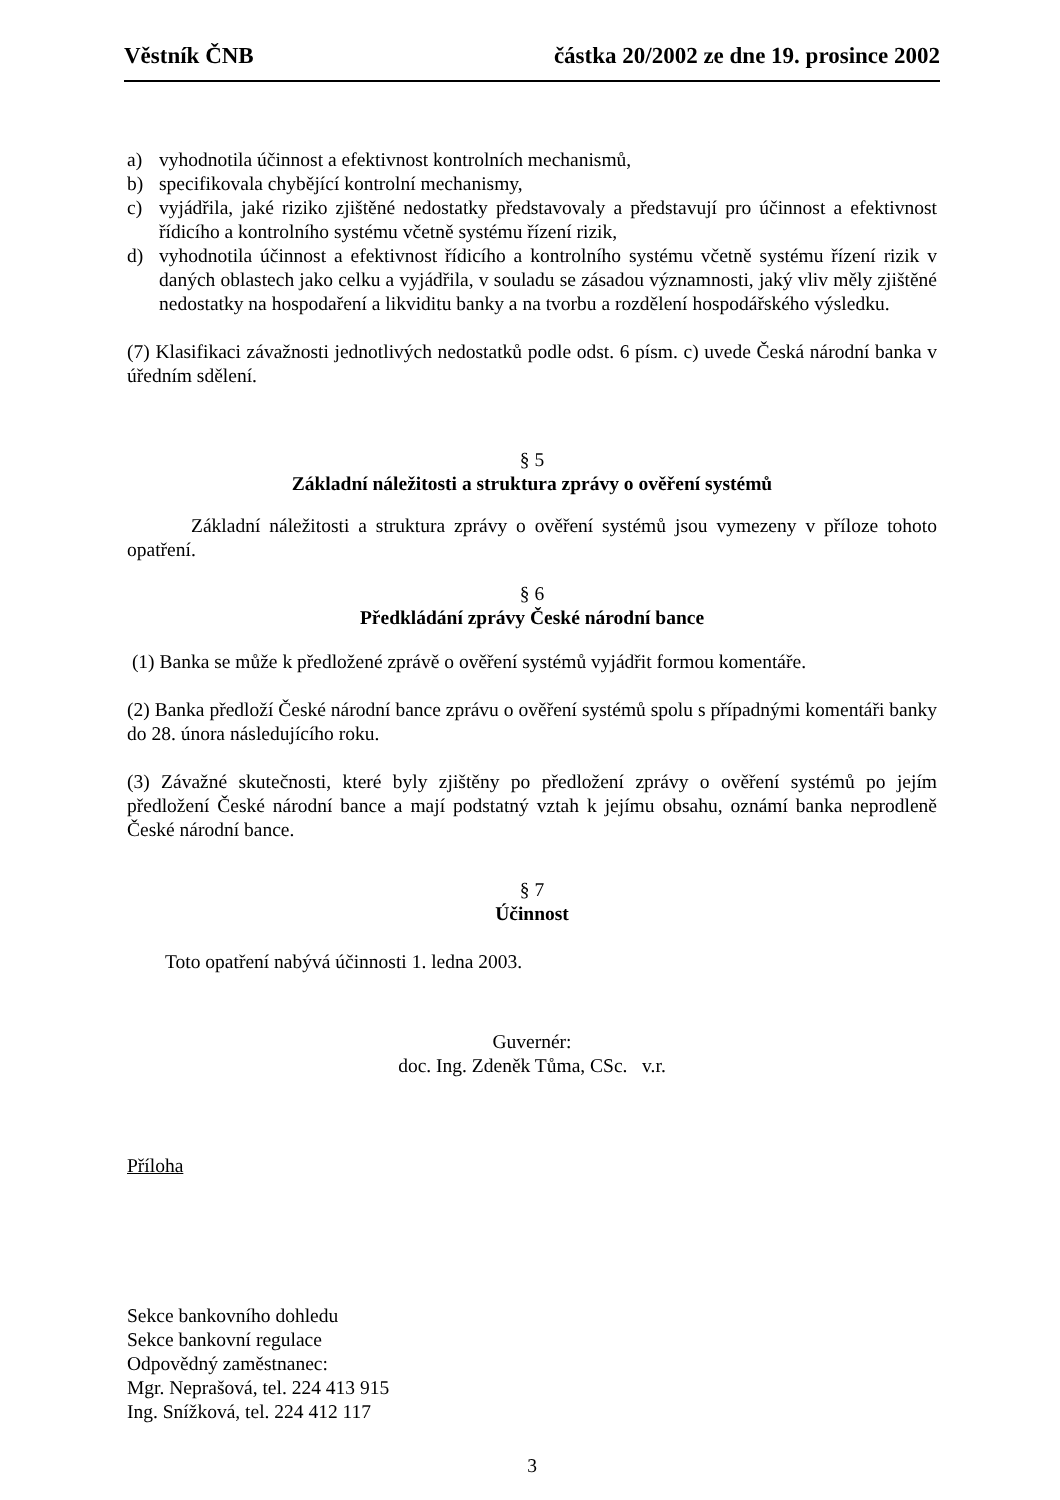Věstník ČNB částka 20/2002 ze dne 19. prosince 2002
a) vyhodnotila účinnost a efektivnost kontrolních mechanismů,
b) specifikovala chybějící kontrolní mechanismy,
c) vyjádřila, jaké riziko zjištěné nedostatky představovaly a představují pro účinnost a efektivnost řídicího a kontrolního systému včetně systému řízení rizik,
d) vyhodnotila účinnost a efektivnost řídicího a kontrolního systému včetně systému řízení rizik v daných oblastech jako celku a vyjádřila, v souladu se zásadou významnosti, jaký vliv měly zjištěné nedostatky na hospodaření a likviditu banky a na tvorbu a rozdělení hospodářského výsledku.
(7) Klasifikaci závažnosti jednotlivých nedostatků podle odst. 6 písm. c) uvede Česká národní banka v úředním sdělení.
§ 5
Základní náležitosti a struktura zprávy o ověření systémů
Základní náležitosti a struktura zprávy o ověření systémů jsou vymezeny v příloze tohoto opatření.
§ 6
Předkládání zprávy České národní bance
(1) Banka se může k předložené zprávě o ověření systémů vyjádřit formou komentáře.
(2) Banka předloží České národní bance zprávu o ověření systémů spolu s případnými komentáři banky do 28. února následujícího roku.
(3) Závažné skutečnosti, které byly zjištěny po předložení zprávy o ověření systémů po jejím předložení České národní bance a mají podstatný vztah k jejímu obsahu, oznámí banka neprodleně České národní bance.
§ 7
Účinnost
Toto opatření nabývá účinnosti 1. ledna 2003.
Guvernér:
doc. Ing. Zdeněk Tůma, CSc. v.r.
Příloha
Sekce bankovního dohledu
Sekce bankovní regulace
Odpovědný zaměstnanec:
Mgr. Neprašová, tel. 224 413 915
Ing. Snížková, tel. 224 412 117
3